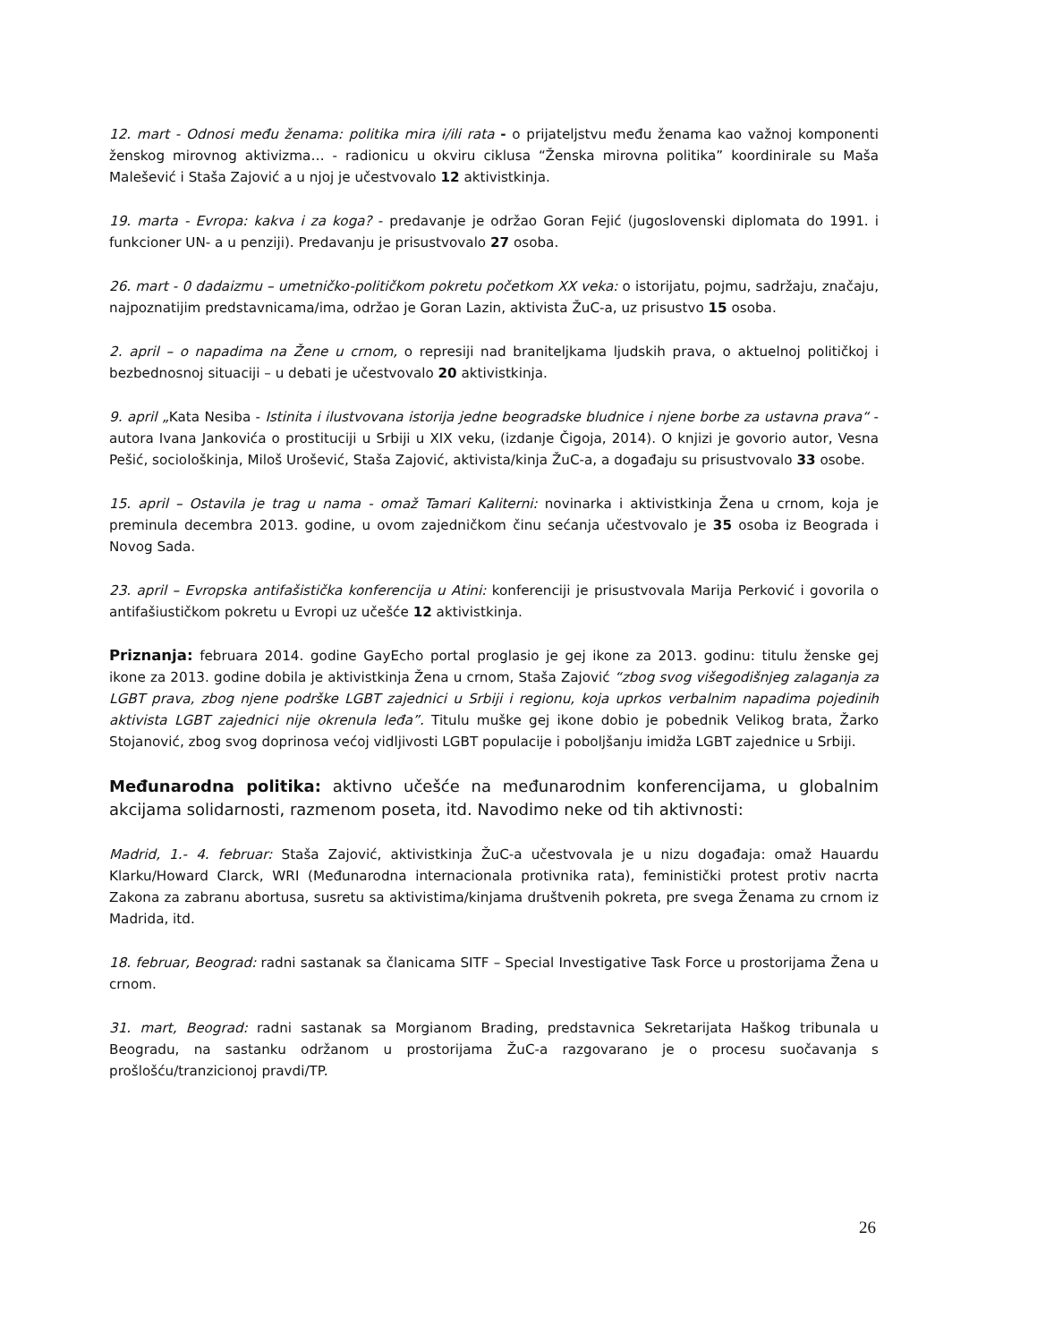12. mart - Odnosi među ženama: politika mira i/ili rata - o prijateljstvu među ženama kao važnoj komponenti ženskog mirovnog aktivizma… - radionicu u okviru ciklusa “Ženska mirovna politika” koordinirale su Maša Malešević i Staša Zajović a u njoj je učestvovalo 12 aktivistkinja.
19. marta - Evropa: kakva i za koga? - predavanje je održao Goran Fejić (jugoslovenski diplomata do 1991. i funkcioner UN- a u penziji). Predavanju je prisustvovalo 27 osoba.
26. mart - 0 dadaizmu – umetničko-političkom pokretu početkom XX veka: o istorijatu, pojmu, sadržaju, značaju, najpoznatijim predstavnicama/ima, održao je Goran Lazin, aktivista ŽuC-a, uz prisustvo 15 osoba.
2. april – o napadima na Žene u crnom, o represiji nad braniteljkama ljudskih prava, o aktuelnoj političkoj i bezbednosnoj situaciji – u debati je učestvovalo 20 aktivistkinja.
9. april „Kata Nesiba - Istinita i ilustvovana istorija jedne beogradske bludnice i njene borbe za ustavna prava“ - autora Ivana Jankovića o prostituciji u Srbiji u XIX veku, (izdanje Čigoja, 2014). O knjizi je govorio autor, Vesna Pešić, sociološkinja, Miloš Urošević, Staša Zajović, aktivista/kinja ŽuC-a, a događaju su prisustvovalo 33 osobe.
15. april – Ostavila je trag u nama - omaž Tamari Kaliterni: novinarka i aktivistkinja Žena u crnom, koja je preminula decembra 2013. godine, u ovom zajedničkom činu sećanja učestvovalo je 35 osoba iz Beograda i Novog Sada.
23. april – Evropska antifašistička konferencija u Atini: konferenciji je prisustvovala Marija Perković i govorila o antifašiustičkom pokretu u Evropi uz učešće 12 aktivistkinja.
Priznanja: februara 2014. godine GayEcho portal proglasio je gej ikone za 2013. godinu: titulu ženske gej ikone za 2013. godine dobila je aktivistkinja Žena u crnom, Staša Zajović “zbog svog višegodišnjeg zalaganja za LGBT prava, zbog njene podrške LGBT zajednici u Srbiji i regionu, koja uprkos verbalnim napadima pojedinih aktivista LGBT zajednici nije okrenula leđa”. Titulu muške gej ikone dobio je pobednik Velikog brata, Žarko Stojanović, zbog svog doprinosa većoj vidljivosti LGBT populacije i poboljšanju imidža LGBT zajednice u Srbiji.
Međunarodna politika: aktivno učešće na međunarodnim konferencijama, u globalnim akcijama solidarnosti, razmenom poseta, itd. Navodimo neke od tih aktivnosti:
Madrid, 1.- 4. februar: Staša Zajović, aktivistkinja ŽuC-a učestvovala je u nizu događaja: omaž Hauardu Klarku/Howard Clarck, WRI (Međunarodna internacionala protivnika rata), feministički protest protiv nacrta Zakona za zabranu abortusa, susretu sa aktivistima/kinjama društvenih pokreta, pre svega Ženama zu crnom iz Madrida, itd.
18. februar, Beograd: radni sastanak sa članicama SITF – Special Investigative Task Force u prostorijama Žena u crnom.
31. mart, Beograd: radni sastanak sa Morgianom Brading, predstavnica Sekretarijata Haškog tribunala u Beogradu, na sastanku održanom u prostorijama ŽuC-a razgovarano je o procesu suočavanja s prošlošću/tranzicionoj pravdi/TP.
26